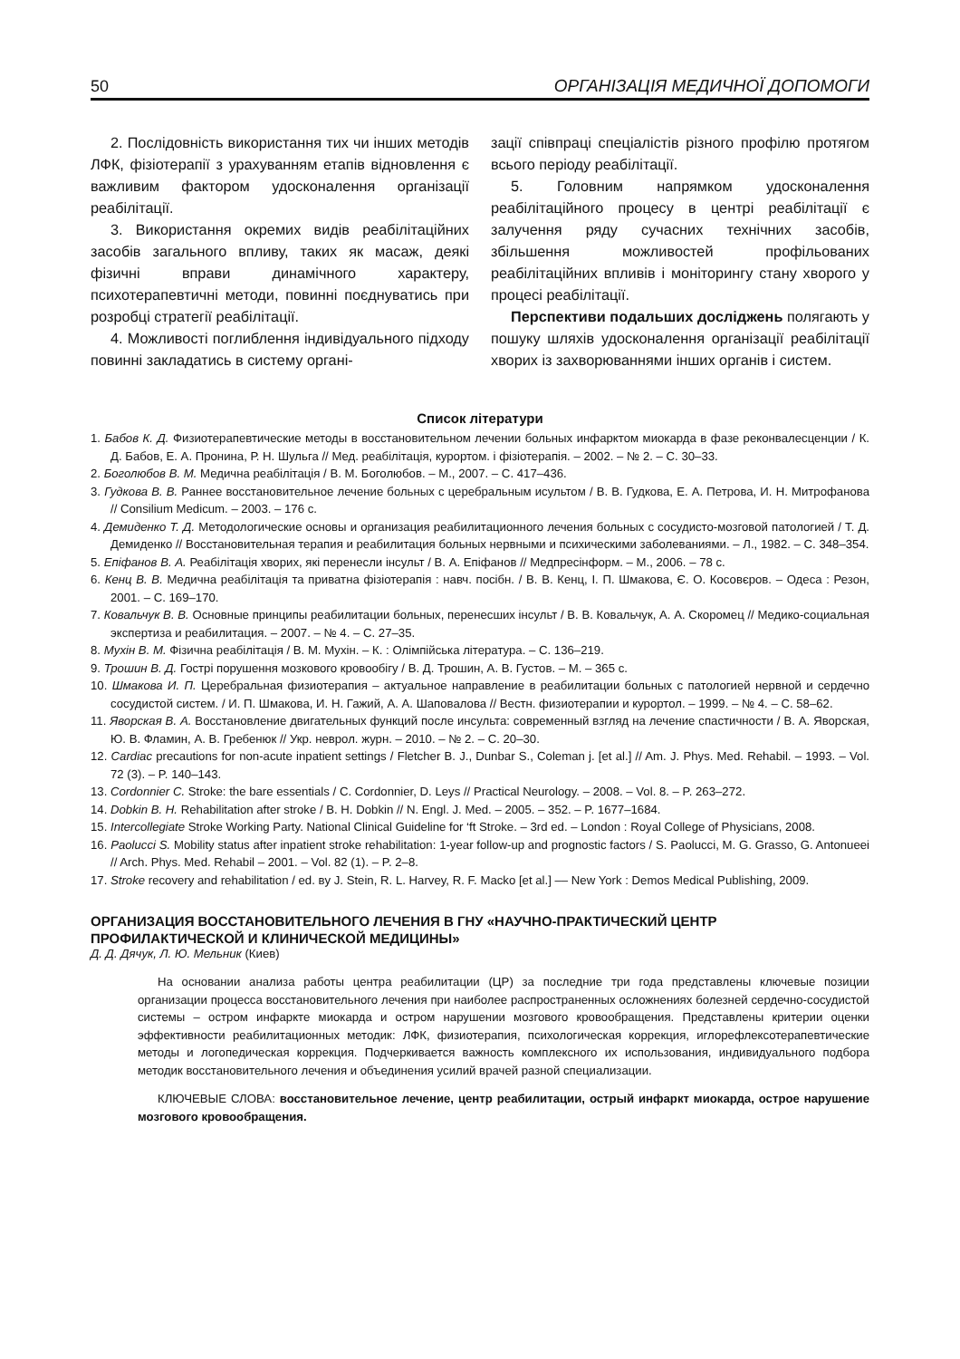50 ОРГАНІЗАЦІЯ МЕДИЧНОЇ ДОПОМОГИ
2. Послідовність використання тих чи інших методів ЛФК, фізіотерапії з урахуванням етапів відновлення є важливим фактором удосконалення організації реабілітації.
3. Використання окремих видів реабілітаційних засобів загального впливу, таких як масаж, деякі фізичні вправи динамічного характеру, психотерапевтичні методи, повинні поєднуватись при розробці стратегії реабілітації.
4. Можливості поглиблення індивідуального підходу повинні закладатись в систему органі-
зації співпраці спеціалістів різного профілю протягом всього періоду реабілітації.
5. Головним напрямком удосконалення реабілітаційного процесу в центрі реабілітації є залучення ряду сучасних технічних засобів, збільшення можливостей профільованих реабілітаційних впливів і моніторингу стану хворого у процесі реабілітації.
Перспективи подальших досліджень полягають у пошуку шляхів удосконалення організації реабілітації хворих із захворюваннями інших органів і систем.
Список літератури
1. Бабов К. Д. Физиотерапевтические методы в восстановительном лечении больных инфарктом миокарда в фазе реконвалесценции / К. Д. Бабов, Е. А. Пронина, Р. Н. Шульга // Мед. реабілітація, курортом. і фізіотерапія. – 2002. – № 2. – С. 30–33.
2. Боголюбов В. М. Медична реабілітація / В. М. Боголюбов. – М., 2007. – С. 417–436.
3. Гудкова В. В. Раннее восстановительное лечение больных с церебральным исультом / В. В. Гудкова, Е. А. Петрова, И. Н. Митрофанова // Consilium Medicum. – 2003. – 176 с.
4. Демиденко Т. Д. Методологические основы и организация реабилитационного лечения больных с сосудисто-мозговой патологией / Т. Д. Демиденко // Восстановительная терапия и реабилитация больных нервными и психическими заболеваниями. – Л., 1982. – С. 348–354.
5. Епіфанов В. А. Реабілітація хворих, які перенесли інсульт / В. А. Епіфанов // Медпресінформ. – М., 2006. – 78 с.
6. Кенц В. В. Медична реабілітація та приватна фізіотерапія : навч. посібн. / В. В. Кенц, І. П. Шмакова, Є. О. Косовєров. – Одеса : Резон, 2001. – С. 169–170.
7. Ковальчук В. В. Основные принципы реабилитации больных, перенесших інсульт / В. В. Ковальчук, А. А. Скоромец // Медико-социальная экспертиза и реабилитация. – 2007. – № 4. – С. 27–35.
8. Мухін В. М. Фізична реабілітація / В. М. Мухін. – К. : Олімпійська література. – С. 136–219.
9. Трошин В. Д. Гострі порушення мозкового кровообігу / В. Д. Трошин, А. В. Густов. – М. – 365 с.
10. Шмакова И. П. Церебральная физиотерапия – актуальное направление в реабилитации больных с патологией нервной и сердечно сосудистой систем. / И. П. Шмакова, И. Н. Гажий, А. А. Шаповалова // Вестн. физиотерапии и курортол. – 1999. – № 4. – С. 58–62.
11. Яворская В. А. Восстановление двигательных функций после инсульта: современный взгляд на лечение спастичности / В. А. Яворская, Ю. В. Фламин, А. В. Гребенюк // Укр. неврол. журн. – 2010. – № 2. – С. 20–30.
12. Cardiac precautions for non-acute inpatient settings / Fletcher B. J., Dunbar S., Coleman j. [et al.] // Am. J. Phys. Med. Rehabil. – 1993. – Vol. 72 (3). – P. 140–143.
13. Cordonnier C. Stroke: the bare essentials / C. Cordonnier, D. Leys // Practical Neurology. – 2008. – Vol. 8. – P. 263–272.
14. Dobkin B. H. Rehabilitation after stroke / B. H. Dobkin // N. Engl. J. Med. – 2005. – 352. – P. 1677–1684.
15. Intercollegiate Stroke Working Party. National Clinical Guideline for ‘ft Stroke. – 3rd ed. – London : Royal College of Physicians, 2008.
16. Paolucci S. Mobility status after inpatient stroke rehabilitation: 1-year follow-up and prognostic factors / S. Paolucci, M. G. Grasso, G. Antonueei // Arch. Phys. Med. Rehabil – 2001. – Vol. 82 (1). – P. 2–8.
17. Stroke recovery and rehabilitation / ed. вy J. Stein, R. L. Harvey, R. F. Macko [et al.] –– New York : Demos Medical Publishing, 2009.
ОРГАНИЗАЦИЯ ВОССТАНОВИТЕЛЬНОГО ЛЕЧЕНИЯ В ГНУ «НАУЧНО-ПРАКТИЧЕСКИЙ ЦЕНТР ПРОФИЛАКТИЧЕСКОЙ И КЛИНИЧЕСКОЙ МЕДИЦИНЫ»
Д. Д. Дячук, Л. Ю. Мельник (Киев)
На основании анализа работы центра реабилитации (ЦР) за последние три года представлены ключевые позиции организации процесса восстановительного лечения при наиболее распространенных осложнениях болезней сердечно-сосудистой системы – остром инфаркте миокарда и остром нарушении мозгового кровообращения. Представлены критерии оценки эффективности реабилитационных методик: ЛФК, физиотерапия, психологическая коррекция, иглорефлексотерапевтические методы и логопедическая коррекция. Подчеркивается важность комплексного их использования, индивидуального подбора методик восстановительного лечения и объединения усилий врачей разной специализации.
КЛЮЧЕВЫЕ СЛОВА: восстановительное лечение, центр реабилитации, острый инфаркт миокарда, острое нарушение мозгового кровообращения.